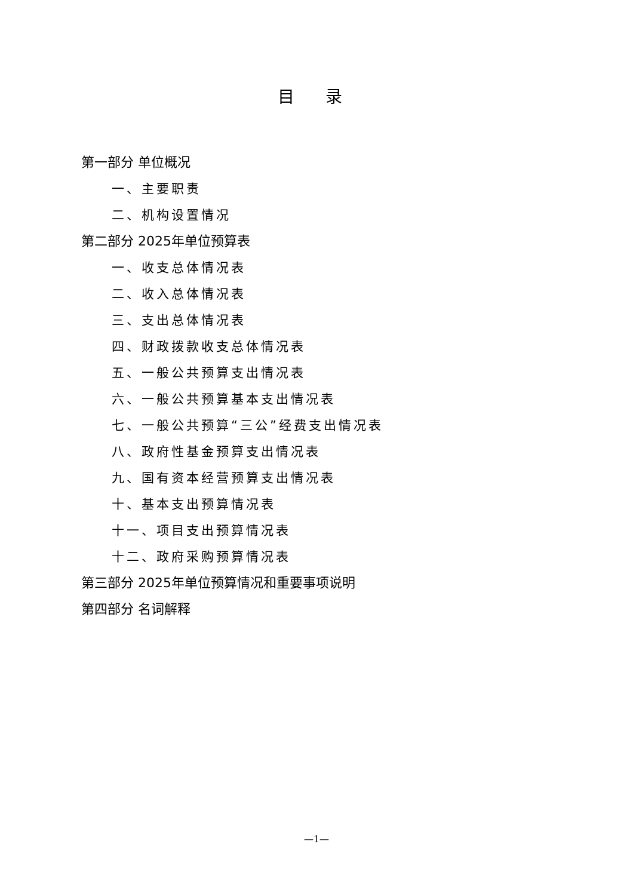目 录
第一部分 单位概况
一、主要职责
二、机构设置情况
第二部分 2025年单位预算表
一、收支总体情况表
二、收入总体情况表
三、支出总体情况表
四、财政拨款收支总体情况表
五、一般公共预算支出情况表
六、一般公共预算基本支出情况表
七、一般公共预算“三公”经费支出情况表
八、政府性基金预算支出情况表
九、国有资本经营预算支出情况表
十、基本支出预算情况表
十一、项目支出预算情况表
十二、政府采购预算情况表
第三部分 2025年单位预算情况和重要事项说明
第四部分 名词解释
—1—